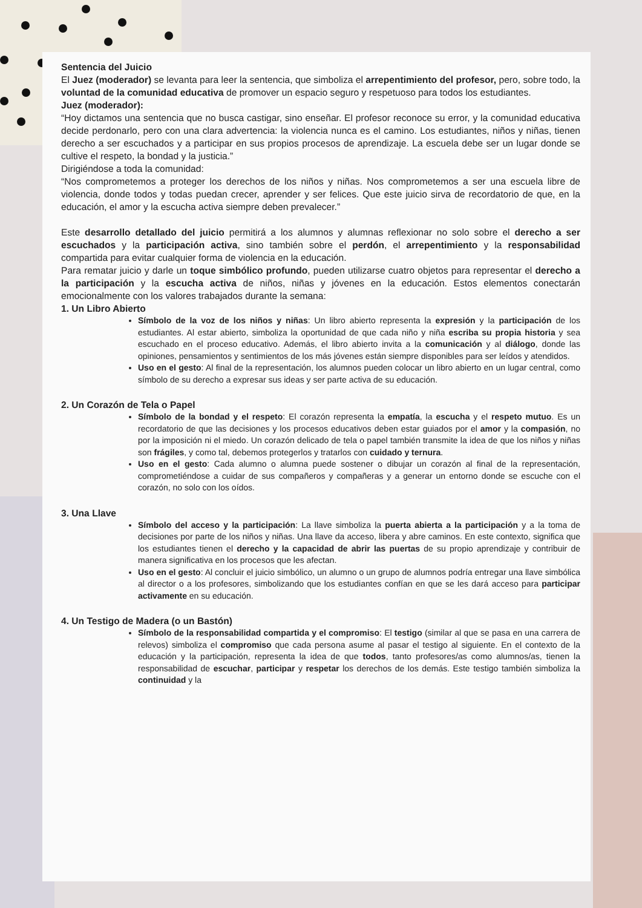Sentencia del Juicio
El Juez (moderador) se levanta para leer la sentencia, que simboliza el arrepentimiento del profesor, pero, sobre todo, la voluntad de la comunidad educativa de promover un espacio seguro y respetuoso para todos los estudiantes.
Juez (moderador):
“Hoy dictamos una sentencia que no busca castigar, sino enseñar. El profesor reconoce su error, y la comunidad educativa decide perdonarlo, pero con una clara advertencia: la violencia nunca es el camino. Los estudiantes, niños y niñas, tienen derecho a ser escuchados y a participar en sus propios procesos de aprendizaje. La escuela debe ser un lugar donde se cultive el respeto, la bondad y la justicia.”
Dirigiéndose a toda la comunidad:
“Nos comprometemos a proteger los derechos de los niños y niñas. Nos comprometemos a ser una escuela libre de violencia, donde todos y todas puedan crecer, aprender y ser felices. Que este juicio sirva de recordatorio de que, en la educación, el amor y la escucha activa siempre deben prevalecer.”
Este desarrollo detallado del juicio permitirá a los alumnos y alumnas reflexionar no solo sobre el derecho a ser escuchados y la participación activa, sino también sobre el perdón, el arrepentimiento y la responsabilidad compartida para evitar cualquier forma de violencia en la educación.
Para rematar juicio y darle un toque simbólico profundo, pueden utilizarse cuatro objetos para representar el derecho a la participación y la escucha activa de niños, niñas y jóvenes en la educación. Estos elementos conectarán emocionalmente con los valores trabajados durante la semana:
1. Un Libro Abierto
Símbolo de la voz de los niños y niñas: Un libro abierto representa la expresión y la participación de los estudiantes. Al estar abierto, simboliza la oportunidad de que cada niño y niña escriba su propia historia y sea escuchado en el proceso educativo. Además, el libro abierto invita a la comunicación y al diálogo, donde las opiniones, pensamientos y sentimientos de los más jóvenes están siempre disponibles para ser leídos y atendidos.
Uso en el gesto: Al final de la representación, los alumnos pueden colocar un libro abierto en un lugar central, como símbolo de su derecho a expresar sus ideas y ser parte activa de su educación.
2. Un Corazón de Tela o Papel
Símbolo de la bondad y el respeto: El corazón representa la empatía, la escucha y el respeto mutuo. Es un recordatorio de que las decisiones y los procesos educativos deben estar guiados por el amor y la compasión, no por la imposición ni el miedo. Un corazón delicado de tela o papel también transmite la idea de que los niños y niñas son frágiles, y como tal, debemos protegerlos y tratarlos con cuidado y ternura.
Uso en el gesto: Cada alumno o alumna puede sostener o dibujar un corazón al final de la representación, comprometiéndose a cuidar de sus compañeros y compañeras y a generar un entorno donde se escuche con el corazón, no solo con los oídos.
3. Una Llave
Símbolo del acceso y la participación: La llave simboliza la puerta abierta a la participación y a la toma de decisiones por parte de los niños y niñas. Una llave da acceso, libera y abre caminos. En este contexto, significa que los estudiantes tienen el derecho y la capacidad de abrir las puertas de su propio aprendizaje y contribuir de manera significativa en los procesos que les afectan.
Uso en el gesto: Al concluir el juicio simbólico, un alumno o un grupo de alumnos podría entregar una llave simbólica al director o a los profesores, simbolizando que los estudiantes confían en que se les dará acceso para participar activamente en su educación.
4. Un Testigo de Madera (o un Bastón)
Símbolo de la responsabilidad compartida y el compromiso: El testigo (similar al que se pasa en una carrera de relevos) simboliza el compromiso que cada persona asume al pasar el testigo al siguiente. En el contexto de la educación y la participación, representa la idea de que todos, tanto profesores/as como alumnos/as, tienen la responsabilidad de escuchar, participar y respetar los derechos de los demás. Este testigo también simboliza la continuidad y la